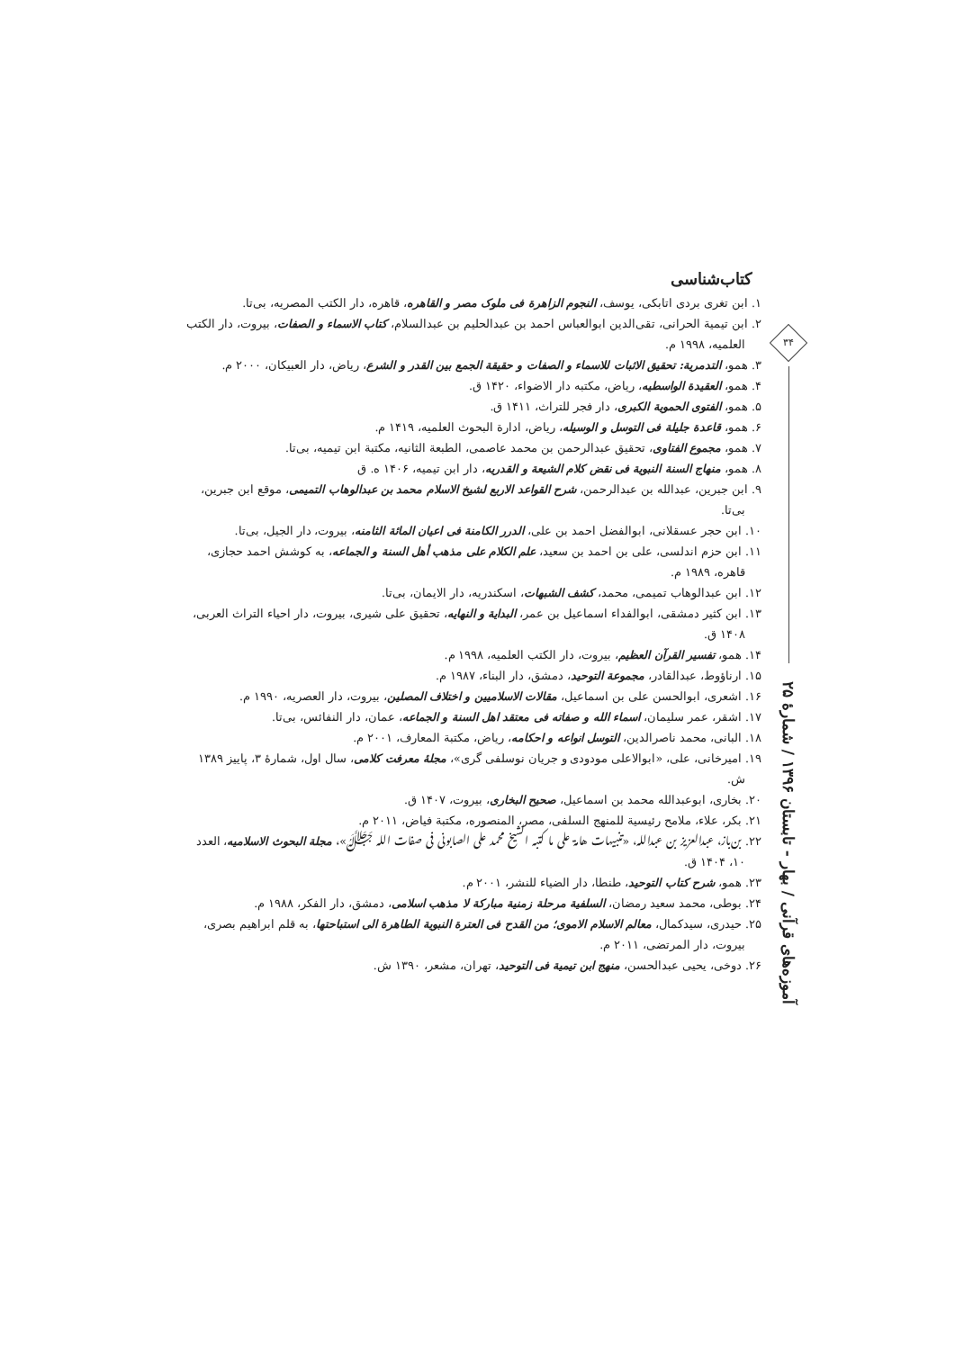۳۴
آموزه‌های قرآنی / بهار - تابستان ۱۳۹۶ / شمارهٔ ۲۵
کتاب‌شناسی
۱. ابن تغری بردی اتابکی، یوسف، النجوم الزاهرة فی ملوک مصر و القاهره، قاهره، دار الکتب المصریه، بی‌تا.
۲. ابن تیمیة الحرانی، تقی‌الدین ابوالعباس احمد بن عبدالحلیم بن عبدالسلام، کتاب الاسماء و الصفات، بیروت، دار الکتب العلمیه، ۱۹۹۸ م.
۳. همو، التدمریة: تحقیق الاثبات للاسماء و الصفات و حقیقة الجمع بین القدر و الشرع، ریاض، دار العبیکان، ۲۰۰۰ م.
۴. همو، العقیدة الواسطیه، ریاض، مکتبه دار الاضواء، ۱۴۲۰ ق.
۵. همو، الفتوی الحمویة الکبری، دار فجر للتراث، ۱۴۱۱ ق.
۶. همو، قاعدة جلیلة فی التوسل و الوسیله، ریاض، ادارة البحوث العلمیه، ۱۴۱۹ م.
۷. همو، مجموع الفتاوی، تحقیق عبدالرحمن بن محمد عاصمی، الطبعة الثانیه، مکتبة ابن تیمیه، بی‌تا.
۸. همو، منهاج السنة النبویة فی نقض کلام الشیعة و القدریه، دار ابن تیمیه، ۱۴۰۶ ه. ق
۹. ابن جبرین، عبدالله بن عبدالرحمن، شرح القواعد الاربع لشیخ الاسلام محمد بن عبدالوهاب التمیمی، موقع ابن جبرین، بی‌تا.
۱۰. ابن حجر عسقلانی، ابوالفضل احمد بن علی، الدرر الکامنة فی اعیان المائة الثامنه، بیروت، دار الجیل، بی‌تا.
۱۱. ابن حزم اندلسی، علی بن احمد بن سعید، علم الکلام علی مذهب أهل السنة و الجماعه، به کوشش احمد حجازی، قاهره، ۱۹۸۹ م.
۱۲. ابن عبدالوهاب تمیمی، محمد، کشف الشبهات، اسکندریه، دار الایمان، بی‌تا.
۱۳. ابن کثیر دمشقی، ابوالفداء اسماعیل بن عمر، البدایة و النهایه، تحقیق علی شیری، بیروت، دار احیاء التراث العربی، ۱۴۰۸ ق.
۱۴. همو، تفسیر القرآن العظیم، بیروت، دار الکتب العلمیه، ۱۹۹۸ م.
۱۵. ارناؤوط، عبدالقادر، مجموعة التوحید، دمشق، دار البناء، ۱۹۸۷ م.
۱۶. اشعری، ابوالحسن علی بن اسماعیل، مقالات الاسلامیین و اختلاف المصلین، بیروت، دار العصریه، ۱۹۹۰ م.
۱۷. اشقر، عمر سلیمان، اسماء الله و صفاته فی معتقد اهل السنة و الجماعه، عمان، دار النفائس، بی‌تا.
۱۸. البانی، محمد ناصرالدین، التوسل انواعه و احکامه، ریاض، مکتبة المعارف، ۲۰۰۱ م.
۱۹. امیرخانی، علی، «ابوالاعلی مودودی و جریان نوسلفی گری»، مجلهٔ معرفت کلامی، سال اول، شمارهٔ ۳، پاییز ۱۳۸۹ ش.
۲۰. بخاری، ابوعبدالله محمد بن اسماعیل، صحیح البخاری، بیروت، ۱۴۰۷ ق.
۲۱. بکر، علاء، ملامح رئیسیة للمنهج السلفی، مصر، المنصوره، مکتبة فیاض، ۲۰۱۱ م.
۲۲. بن‌باز، عبدالعزیز بن عبدالله، «تنبیهات هامة علی ما کتبه الشیخ محمد علی الصابونی فی صفات الله ﷻ»، مجلة البحوث الاسلامیه، العدد ۱۰، ۱۴۰۴ ق.
۲۳. همو، شرح کتاب التوحید، طنطا، دار الضیاء للنشر، ۲۰۰۱ م.
۲۴. بوطی، محمد سعید رمضان، السلفیة مرحلة زمنیة مبارکة لا مذهب اسلامی، دمشق، دار الفکر، ۱۹۸۸ م.
۲۵. حیدری، سیدکمال، معالم الاسلام الاموی؛ من القدح فی العترة النبویة الطاهرة الی استباحتها، به قلم ابراهیم بصری، بیروت، دار المرتضی، ۲۰۱۱ م.
۲۶. دوخی، یحیی عبدالحسن، منهج ابن تیمیة فی التوحید، تهران، مشعر، ۱۳۹۰ ش.